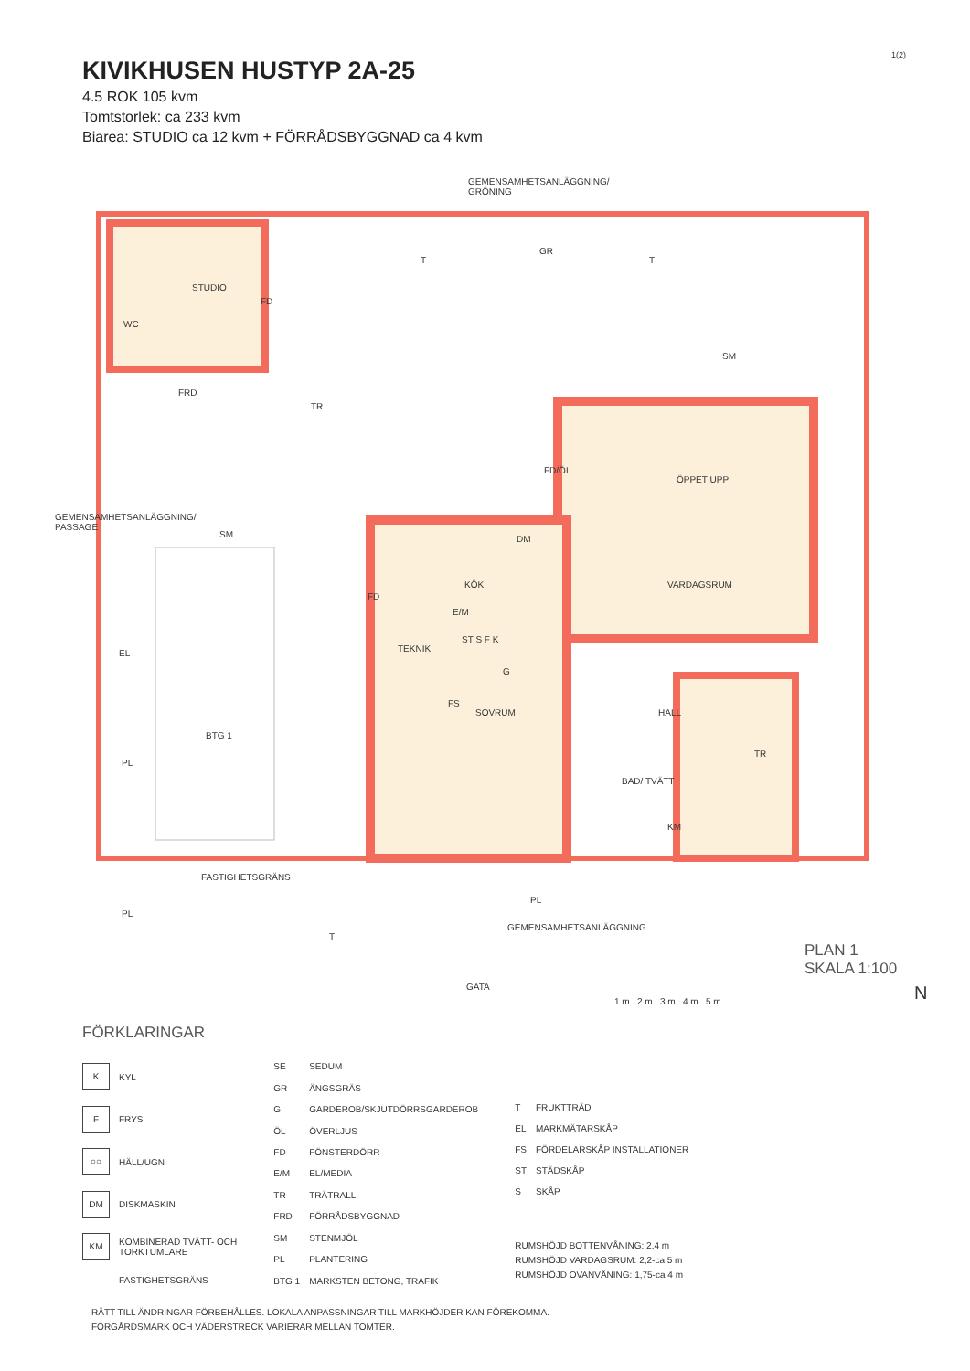1(2)
KIVIKHUSEN HUSTYP 2A-25
4.5 ROK 105 kvm
Tomtstorlek: ca 233 kvm
Biarea: STUDIO ca 12 kvm + FÖRRÅDSBYGGNAD ca 4 kvm
STUDIO
WC
FRD
FD
GR
T T
SM
TR
FD/ÖL
ÖPPET UPP
SM DM
KÖK VARDAGSRUM
FD
E/M
TEKNIK
ST S F K
EL
G
FS
SOVRUM HALL
BTG 1
PL
TR
BAD/ TVÄTT
KM
FASTIGHETSGRÄNS
PL
PL
GEMENSAMHETSANLÄGGNING
T
GATA
GEMENSAMHETSANLÄGGNING/
GRÖNING
GEMENSAMHETSANLÄGGNING/ PASSAGE
PLAN 1
SKALA 1:100
1 m 2 m 3 m 4 m 5 m N
FÖRKLARINGAR
| K | KYL |
| F | FRYS |
| ○○ | HÄLL/UGN |
| DM | DISKMASKIN |
| KM | KOMBINERAD TVÄTT- OCH TORKTUMLARE |
| — — | FASTIGHETSGRÄNS |
| SE | SEDUM |
| GR | ÄNGSGRÄS |
| G | GARDEROB/SKJUTDÖRRSGARDEROB |
| ÖL | ÖVERLJUS |
| FD | FÖNSTERDÖRR |
| E/M | EL/MEDIA |
| TR | TRÄTRALL |
| FRD | FÖRRÅDSBYGGNAD |
| SM | STENMJÖL |
| PL | PLANTERING |
| BTG 1 | MARKSTEN BETONG, TRAFIK |
| T | FRUKTTRÄD |
| EL | MARKMÄTARSKÅP |
| FS | FÖRDELARSKÅP INSTALLATIONER |
| ST | STÄDSKÅP |
| S | SKÅP |
RUMSHÖJD BOTTENVÅNING: 2,4 m
RUMSHÖJD VARDAGSRUM: 2,2-ca 5 m
RUMSHÖJD OVANVÅNING: 1,75-ca 4 m
RÄTT TILL ÄNDRINGAR FÖRBEHÅLLES. LOKALA ANPASSNINGAR TILL MARKHÖJDER KAN FÖREKOMMA.
FÖRGÅRDSMARK OCH VÄDERSTRECK VARIERAR MELLAN TOMTER.